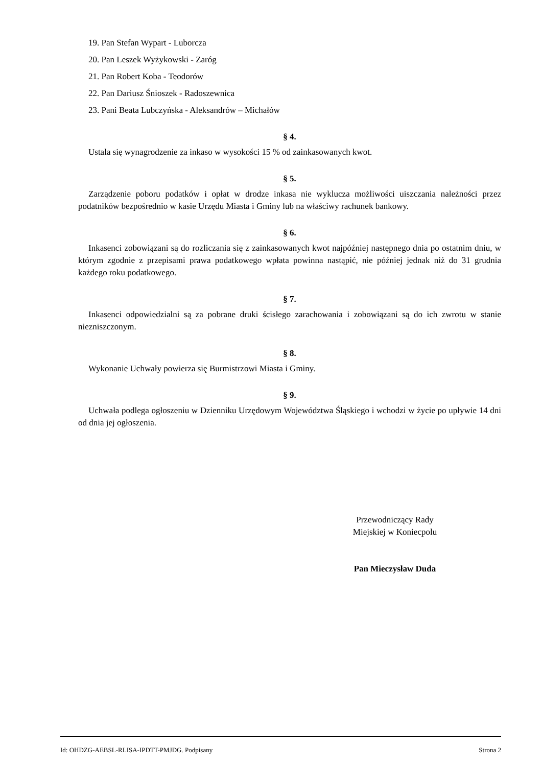19. Pan Stefan Wypart - Luborcza
20. Pan Leszek Wyżykowski - Zaróg
21. Pan Robert Koba - Teodorów
22. Pan Dariusz Śnioszek - Radoszewnica
23. Pani Beata Lubczyńska - Aleksandrów – Michałów
§ 4.
Ustala się wynagrodzenie za inkaso w wysokości 15 % od zainkasowanych kwot.
§ 5.
Zarządzenie poboru podatków i opłat w drodze inkasa nie wyklucza możliwości uiszczania należności przez podatników bezpośrednio w kasie Urzędu Miasta i Gminy lub na właściwy rachunek bankowy.
§ 6.
Inkasenci zobowiązani są do rozliczania się z zainkasowanych kwot najpóźniej następnego dnia po ostatnim dniu, w którym zgodnie z przepisami prawa podatkowego wpłata powinna nastąpić, nie później jednak niż do 31 grudnia każdego roku podatkowego.
§ 7.
Inkasenci odpowiedzialni są za pobrane druki ścisłego zarachowania i zobowiązani są do ich zwrotu w stanie niezniszczonym.
§ 8.
Wykonanie Uchwały powierza się Burmistrzowi Miasta i Gminy.
§ 9.
Uchwała podlega ogłoszeniu w Dzienniku Urzędowym Województwa Śląskiego i wchodzi w życie po upływie 14 dni od dnia jej ogłoszenia.
Przewodniczący Rady
Miejskiej w Koniecpolu
Pan Mieczysław Duda
Id: OHDZG-AEBSL-RLISA-IPDTT-PMJDG. Podpisany Strona 2